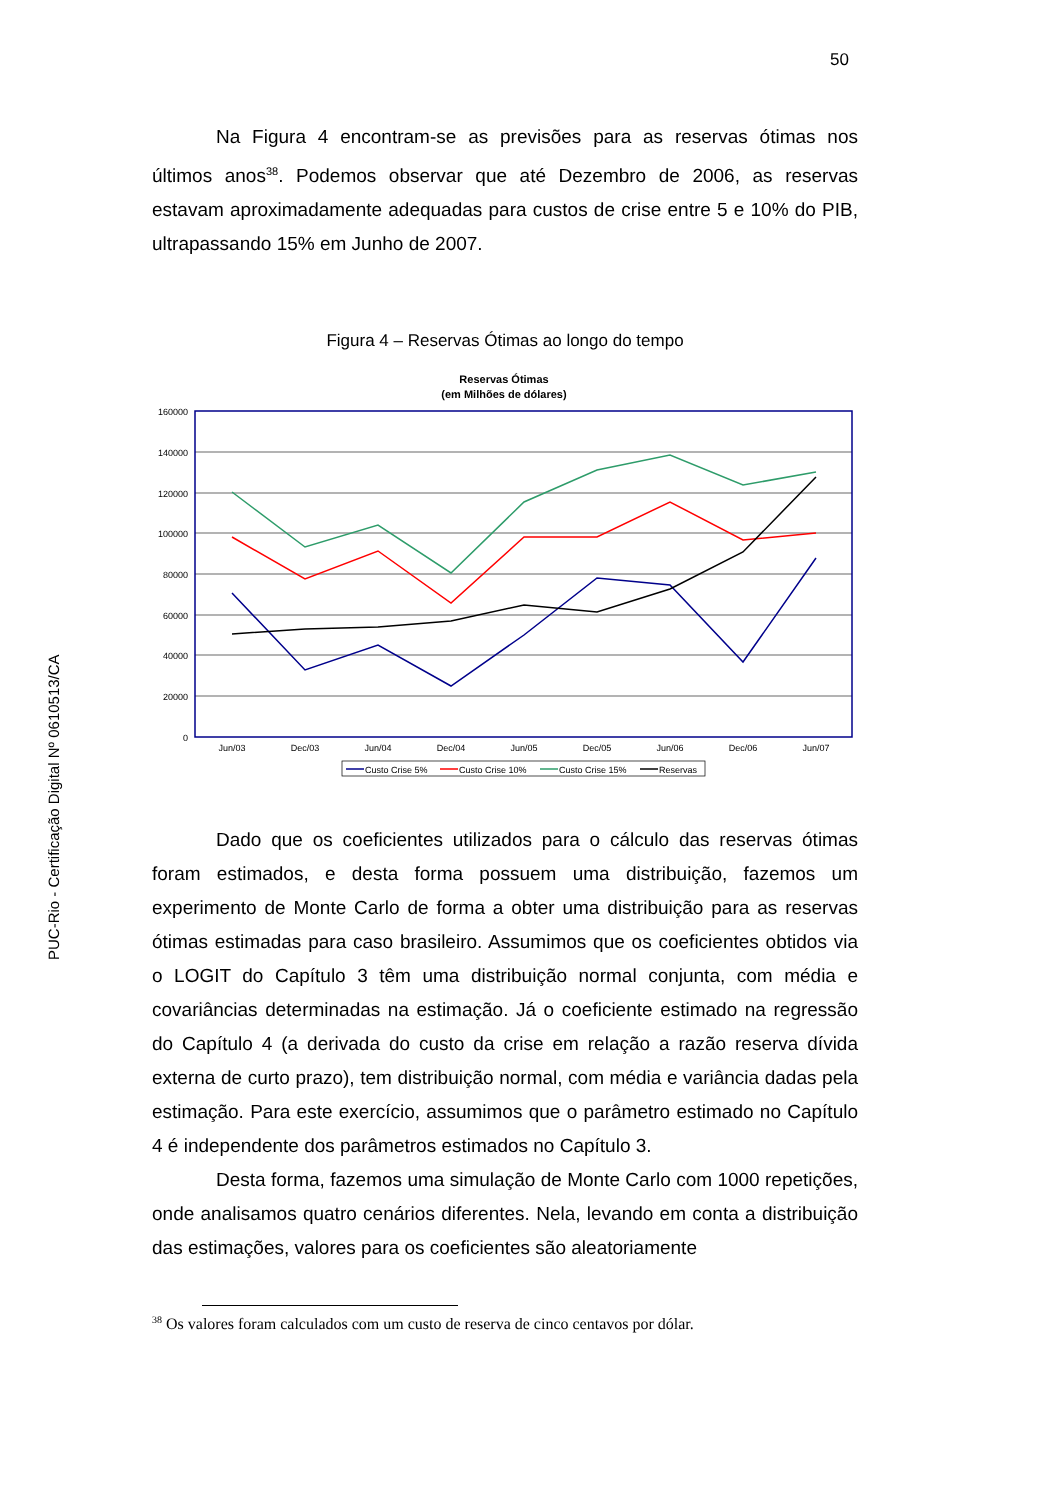50
PUC-Rio - Certificação Digital Nº 0610513/CA
Na Figura 4 encontram-se as previsões para as reservas ótimas nos últimos anos<sup>38</sup>. Podemos observar que até Dezembro de 2006, as reservas estavam aproximadamente adequadas para custos de crise entre 5 e 10% do PIB, ultrapassando 15% em Junho de 2007.
Figura 4 – Reservas Ótimas ao longo do tempo
Reservas Ótimas
(em Milhões de dólares)
160000
140000
120000
100000
80000
60000
40000
20000
0
Jun/03
Dec/03
Jun/04
Dec/04
Jun/05
Dec/05
Jun/06
Dec/06
Jun/07
Custo Crise 5%
Custo Crise 10%
Custo Crise 15%
Reservas
Dado que os coeficientes utilizados para o cálculo das reservas ótimas foram estimados, e desta forma possuem uma distribuição, fazemos um experimento de Monte Carlo de forma a obter uma distribuição para as reservas ótimas estimadas para caso brasileiro. Assumimos que os coeficientes obtidos via o LOGIT do Capítulo 3 têm uma distribuição normal conjunta, com média e covariâncias determinadas na estimação. Já o coeficiente estimado na regressão do Capítulo 4 (a derivada do custo da crise em relação a razão reserva dívida externa de curto prazo), tem distribuição normal, com média e variância dadas pela estimação. Para este exercício, assumimos que o parâmetro estimado no Capítulo 4 é independente dos parâmetros estimados no Capítulo 3.
Desta forma, fazemos uma simulação de Monte Carlo com 1000 repetições, onde analisamos quatro cenários diferentes. Nela, levando em conta a distribuição das estimações, valores para os coeficientes são aleatoriamente
<sup>38</sup> Os valores foram calculados com um custo de reserva de cinco centavos por dólar.